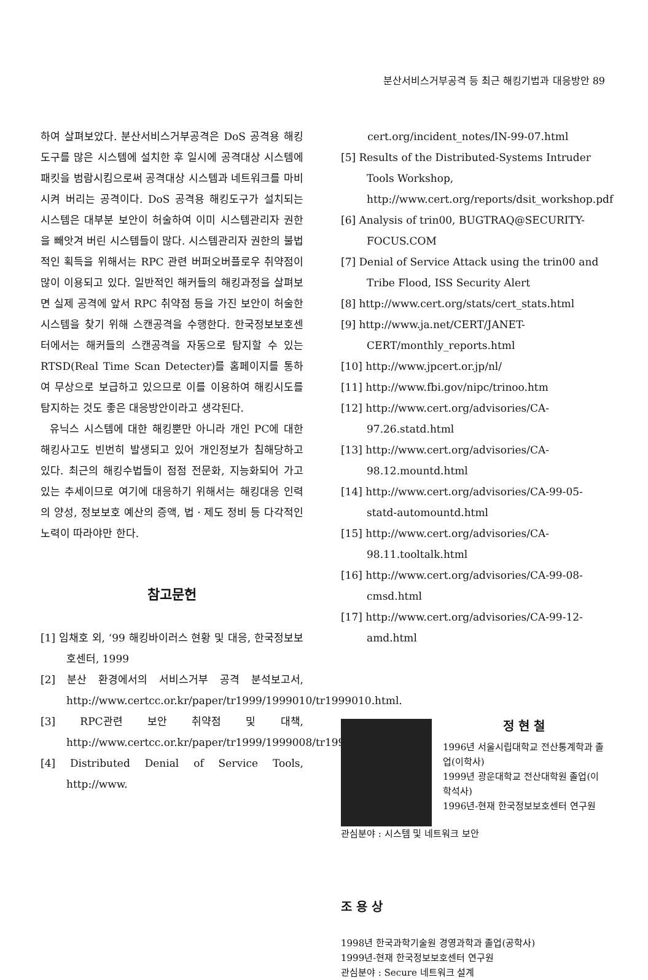분산서비스거부공격 등 최근 해킹기법과 대응방안 89
하여 살펴보았다. 분산서비스거부공격은 DoS 공격용 해킹도구를 많은 시스템에 설치한 후 일시에 공격대상 시스템에 패킷을 범람시킴으로써 공격대상 시스템과 네트워크를 마비시켜 버리는 공격이다. DoS 공격용 해킹도구가 설치되는 시스템은 대부분 보안이 허술하여 이미 시스템관리자 권한을 빼앗겨 버린 시스템들이 많다. 시스템관리자 권한의 불법적인 획득을 위해서는 RPC 관련 버퍼오버플로우 취약점이 많이 이용되고 있다. 일반적인 해커들의 해킹과정을 살펴보면 실제 공격에 앞서 RPC 취약점 등을 가진 보안이 허술한 시스템을 찾기 위해 스캔공격을 수행한다. 한국정보보호센터에서는 해커들의 스캔공격을 자동으로 탐지할 수 있는 RTSD(Real Time Scan Detecter)를 홈페이지를 통하여 무상으로 보급하고 있으므로 이를 이용하여 해킹시도를 탐지하는 것도 좋은 대응방안이라고 생각된다.
유닉스 시스템에 대한 해킹뿐만 아니라 개인 PC에 대한 해킹사고도 빈번히 발생되고 있어 개인정보가 침해당하고 있다. 최근의 해킹수법들이 점점 전문화, 지능화되어 가고 있는 추세이므로 여기에 대응하기 위해서는 해킹대응 인력의 양성, 정보보호 예산의 증액, 법ㆍ제도 정비 등 다각적인 노력이 따라야만 한다.
참고문헌
[1] 임채호 외, ‘99 해킹바이러스 현황 및 대응, 한국정보보호센터, 1999
[2] 분산 환경에서의 서비스거부 공격 분석보고서, http://www.certcc.or.kr/paper/tr1999/1999010/tr1999010.html.
[3] RPC관련 보안 취약점 및 대책, http://www.certcc.or.kr/paper/tr1999/1999008/tr1999008.html
[4] Distributed Denial of Service Tools, http://www.
cert.org/incident_notes/IN-99-07.html
[5] Results of the Distributed-Systems Intruder Tools Workshop, http://www.cert.org/reports/dsit_workshop.pdf
[6] Analysis of trin00, BUGTRAQ@SECURITY-FOCUS.COM
[7] Denial of Service Attack using the trin00 and Tribe Flood, ISS Security Alert
[8] http://www.cert.org/stats/cert_stats.html
[9] http://www.ja.net/CERT/JANET-CERT/monthly_reports.html
[10] http://www.jpcert.or.jp/nl/
[11] http://www.fbi.gov/nipc/trinoo.htm
[12] http://www.cert.org/advisories/CA-97.26.statd.html
[13] http://www.cert.org/advisories/CA-98.12.mountd.html
[14] http://www.cert.org/advisories/CA-99-05-statd-automountd.html
[15] http://www.cert.org/advisories/CA-98.11.tooltalk.html
[16] http://www.cert.org/advisories/CA-99-08-cmsd.html
[17] http://www.cert.org/advisories/CA-99-12-amd.html
정 현 철
1996년 서울시립대학교 전산통계학과 졸업(이학사)
1999년 광운대학교 전산대학원 졸업(이학석사)
1996년-현재 한국정보보호센터 연구원
관심분야 : 시스템 및 네트워크 보안
조 용 상
1998년 한국과학기술원 경영과학과 졸업(공학사)
1999년-현재 한국정보보호센터 연구원
관심분야 : Secure 네트워크 설계